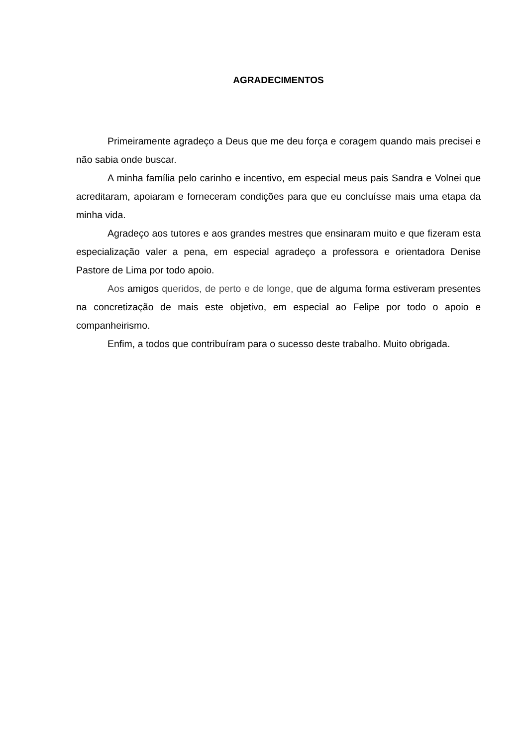AGRADECIMENTOS
Primeiramente agradeço a Deus que me deu força e coragem quando mais precisei e não sabia onde buscar.
A minha família pelo carinho e incentivo, em especial meus pais Sandra e Volnei que acreditaram, apoiaram e forneceram condições para que eu concluísse mais uma etapa da minha vida.
Agradeço aos tutores e aos grandes mestres que ensinaram muito e que fizeram esta especialização valer a pena, em especial agradeço a professora e orientadora Denise Pastore de Lima por todo apoio.
Aos amigos queridos, de perto e de longe, que de alguma forma estiveram presentes na concretização de mais este objetivo, em especial ao Felipe por todo o apoio e companheirismo.
Enfim, a todos que contribuíram para o sucesso deste trabalho. Muito obrigada.